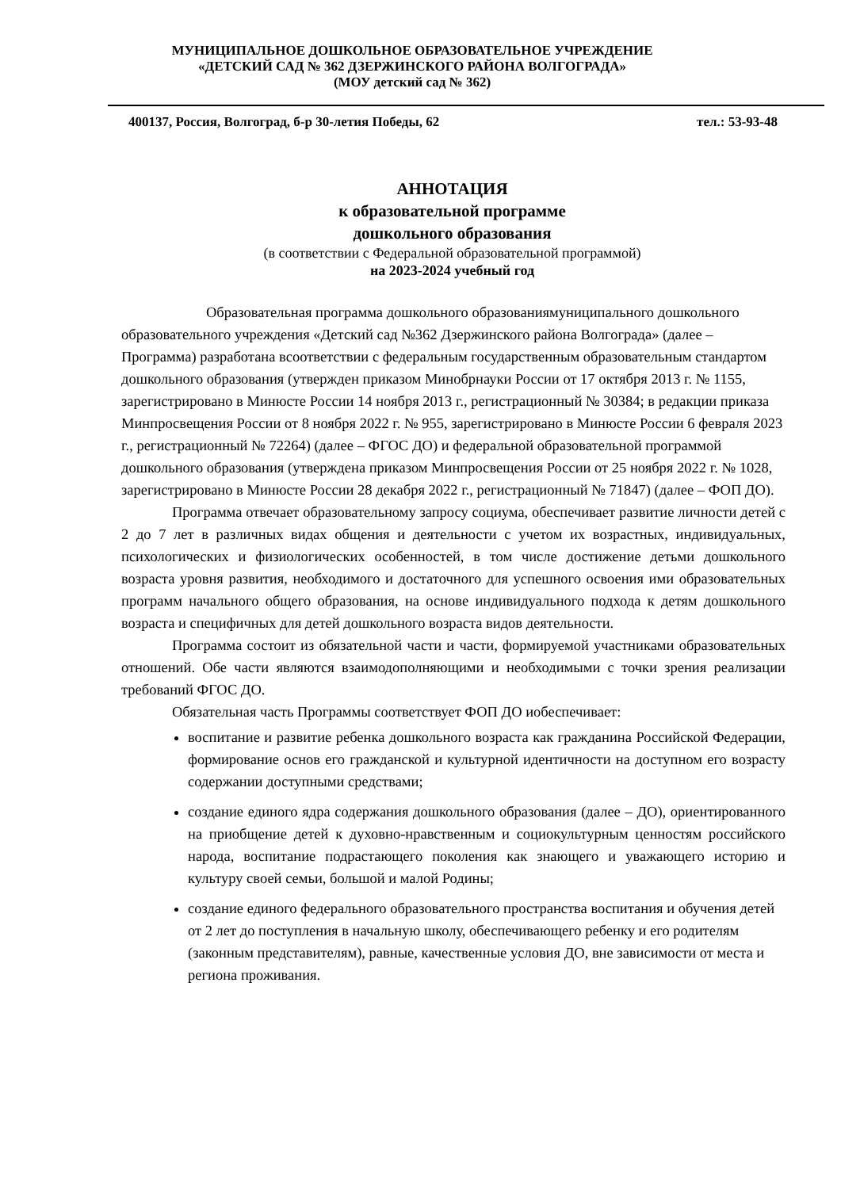МУНИЦИПАЛЬНОЕ ДОШКОЛЬНОЕ ОБРАЗОВАТЕЛЬНОЕ УЧРЕЖДЕНИЕ
«ДЕТСКИЙ САД № 362 ДЗЕРЖИНСКОГО РАЙОНА ВОЛГОГРАДА»
(МОУ детский сад № 362)
400137, Россия, Волгоград, б-р 30-летия Победы, 62 тел.: 53-93-48
АННОТАЦИЯ
к образовательной программе
дошкольного образования
(в соответствии с Федеральной образовательной программой)
на 2023-2024 учебный год
Образовательная программа дошкольного образованиямуниципального дошкольного образовательного учреждения «Детский сад №362 Дзержинского района Волгограда» (далее – Программа) разработана всоответствии с федеральным государственным образовательным стандартом дошкольного образования (утвержден приказом Минобрнауки России от 17 октября 2013 г. № 1155, зарегистрировано в Минюсте России 14 ноября 2013 г., регистрационный № 30384; в редакции приказа Минпросвещения России от 8 ноября 2022 г. № 955, зарегистрировано в Минюсте России 6 февраля 2023 г., регистрационный № 72264) (далее – ФГОС ДО) и федеральной образовательной программой дошкольного образования (утверждена приказом Минпросвещения России от 25 ноября 2022 г. № 1028, зарегистрировано в Минюсте России 28 декабря 2022 г., регистрационный № 71847) (далее – ФОП ДО).
Программа отвечает образовательному запросу социума, обеспечивает развитие личности детей с 2 до 7 лет в различных видах общения и деятельности с учетом их возрастных, индивидуальных, психологических и физиологических особенностей, в том числе достижение детьми дошкольного возраста уровня развития, необходимого и достаточного для успешного освоения ими образовательных программ начального общего образования, на основе индивидуального подхода к детям дошкольного возраста и специфичных для детей дошкольного возраста видов деятельности.
Программа состоит из обязательной части и части, формируемой участниками образовательных отношений. Обе части являются взаимодополняющими и необходимыми с точки зрения реализации требований ФГОС ДО.
Обязательная часть Программы соответствует ФОП ДО иобеспечивает:
воспитание и развитие ребенка дошкольного возраста как гражданина Российской Федерации, формирование основ его гражданской и культурной идентичности на доступном его возрасту содержании доступными средствами;
создание единого ядра содержания дошкольного образования (далее – ДО), ориентированного на приобщение детей к духовно-нравственным и социокультурным ценностям российского народа, воспитание подрастающего поколения как знающего и уважающего историю и культуру своей семьи, большой и малой Родины;
создание единого федерального образовательного пространства воспитания и обучения детей от 2 лет до поступления в начальную школу, обеспечивающего ребенку и его родителям (законным представителям), равные, качественные условия ДО, вне зависимости от места и региона проживания.